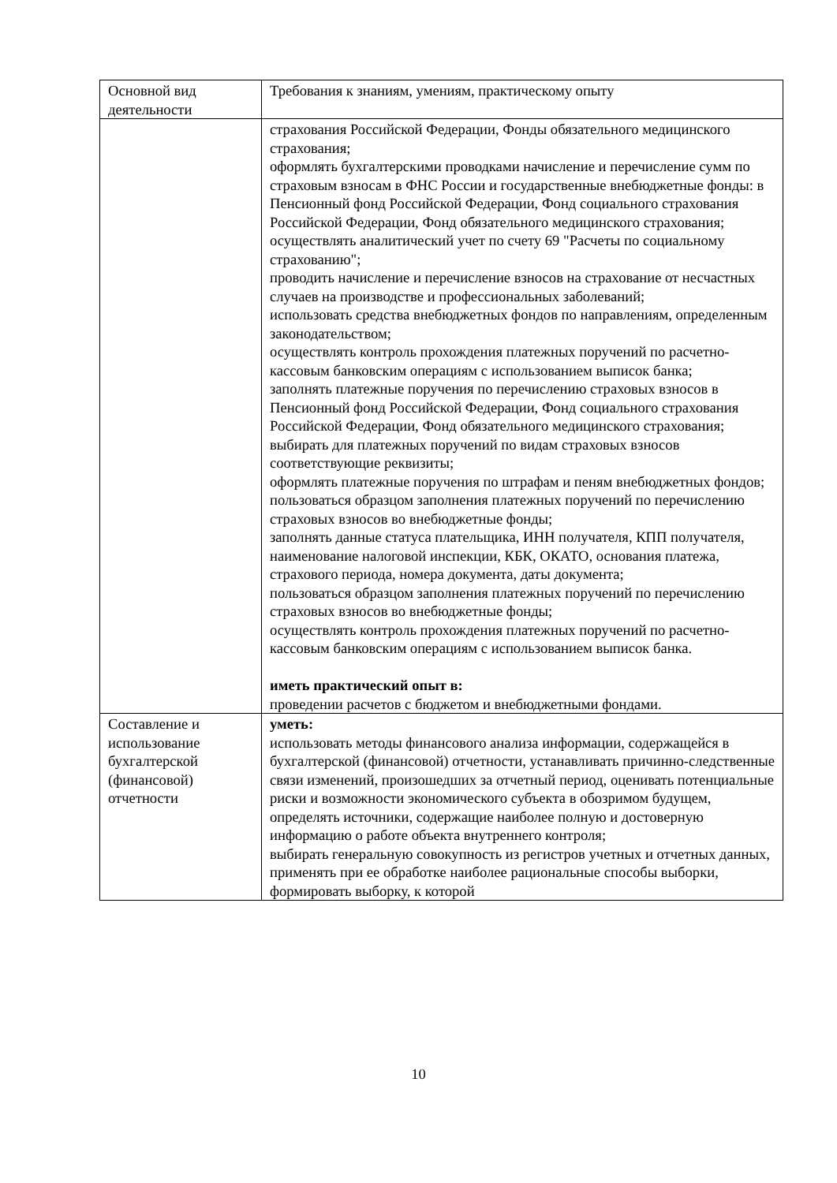| Основной вид деятельности | Требования к знаниям, умениям, практическому опыту |
| | страхования Российской Федерации, Фонды обязательного медицинского страхования; оформлять бухгалтерскими проводками начисление и перечисление сумм по страховым взносам в ФНС России и государственные внебюджетные фонды: в Пенсионный фонд Российской Федерации, Фонд социального страхования Российской Федерации, Фонд обязательного медицинского страхования; осуществлять аналитический учет по счету 69 "Расчеты по социальному страхованию"; проводить начисление и перечисление взносов на страхование от несчастных случаев на производстве и профессиональных заболеваний; использовать средства внебюджетных фондов по направлениям, определенным законодательством; осуществлять контроль прохождения платежных поручений по расчетно-кассовым банковским операциям с использованием выписок банка; заполнять платежные поручения по перечислению страховых взносов в Пенсионный фонд Российской Федерации, Фонд социального страхования Российской Федерации, Фонд обязательного медицинского страхования; выбирать для платежных поручений по видам страховых взносов соответствующие реквизиты; оформлять платежные поручения по штрафам и пеням внебюджетных фондов; пользоваться образцом заполнения платежных поручений по перечислению страховых взносов во внебюджетные фонды; заполнять данные статуса плательщика, ИНН получателя, КПП получателя, наименование налоговой инспекции, КБК, ОКАТО, основания платежа, страхового периода, номера документа, даты документа; пользоваться образцом заполнения платежных поручений по перечислению страховых взносов во внебюджетные фонды; осуществлять контроль прохождения платежных поручений по расчетно-кассовым банковским операциям с использованием выписок банка. иметь практический опыт в: проведении расчетов с бюджетом и внебюджетными фондами. |
| Составление и использование бухгалтерской (финансовой) отчетности | уметь: использовать методы финансового анализа информации, содержащейся в бухгалтерской (финансовой) отчетности, устанавливать причинно-следственные связи изменений, произошедших за отчетный период, оценивать потенциальные риски и возможности экономического субъекта в обозримом будущем, определять источники, содержащие наиболее полную и достоверную информацию о работе объекта внутреннего контроля; выбирать генеральную совокупность из регистров учетных и отчетных данных, применять при ее обработке наиболее рациональные способы выборки, формировать выборку, к которой |
10